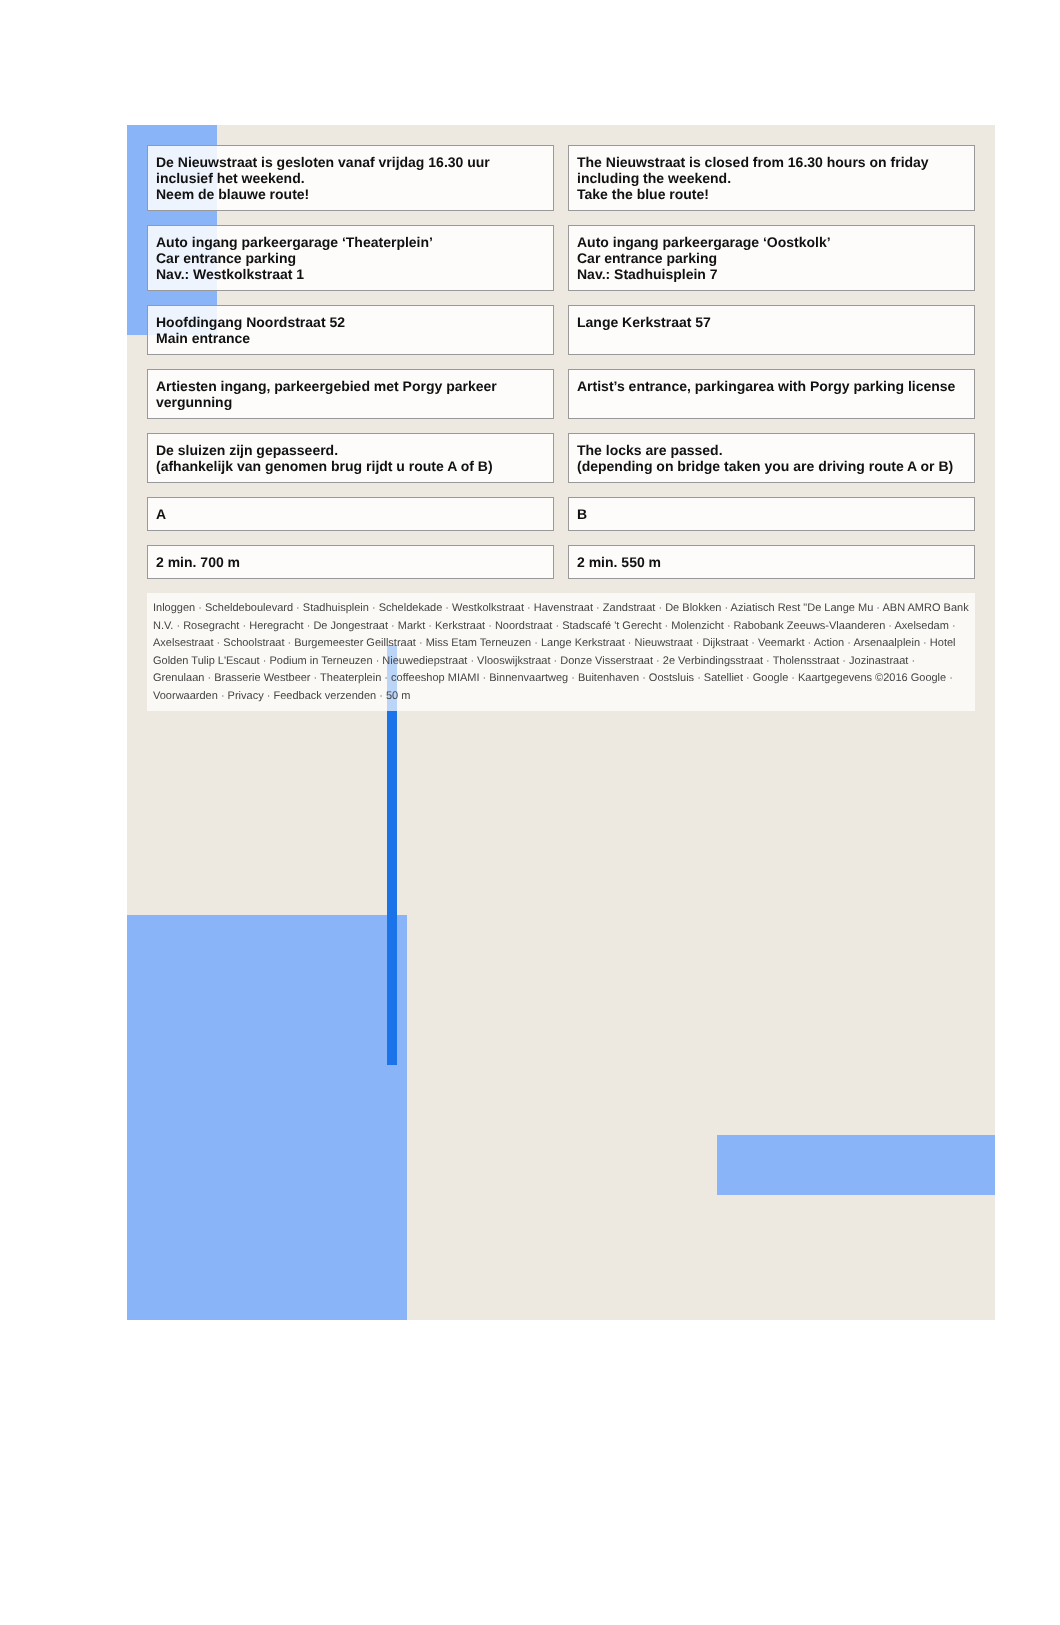De Nieuwstraat is gesloten vanaf vrijdag 16.30 uur inclusief het weekend.
Neem de blauwe route!
The Nieuwstraat is closed from 16.30 hours on friday including the weekend.
Take the blue route!
Auto ingang parkeergarage ‘Theaterplein’
Car entrance parking
Nav.: Westkolkstraat 1
Auto ingang parkeergarage ‘Oostkolk’
Car entrance parking
Nav.: Stadhuisplein 7
Hoofdingang Noordstraat 52
Main entrance
Lange Kerkstraat 57
Artiesten ingang, parkeergebied met Porgy parkeer vergunning
Artist’s entrance, parkingarea with Porgy parking license
De sluizen zijn gepasseerd.
(afhankelijk van genomen brug rijdt u route A of B)
The locks are passed.
(depending on bridge taken you are driving route A or B)
A
B
2 min. 700 m
2 min. 550 m
Inloggen · Scheldeboulevard · Stadhuisplein · Scheldekade · Westkolkstraat · Havenstraat · Zandstraat · De Blokken · Aziatisch Rest "De Lange Mu · ABN AMRO Bank N.V. · Rosegracht · Heregracht · De Jongestraat · Markt · Kerkstraat · Noordstraat · Stadscafé 't Gerecht · Molenzicht · Rabobank Zeeuws-Vlaanderen · Axelsedam · Axelsestraat · Schoolstraat · Burgemeester Geillstraat · Miss Etam Terneuzen · Lange Kerkstraat · Nieuwstraat · Dijkstraat · Veemarkt · Action · Arsenaalplein · Hotel Golden Tulip L'Escaut · Podium in Terneuzen · Nieuwediepstraat · Vlooswijkstraat · Donze Visserstraat · 2e Verbindingsstraat · Tholensstraat · Jozinastraat · Grenulaan · Brasserie Westbeer · Theaterplein · coffeeshop MIAMI · Binnenvaartweg · Buitenhaven · Oostsluis · Satelliet · Google · Kaartgegevens ©2016 Google · Voorwaarden · Privacy · Feedback verzenden · 50 m